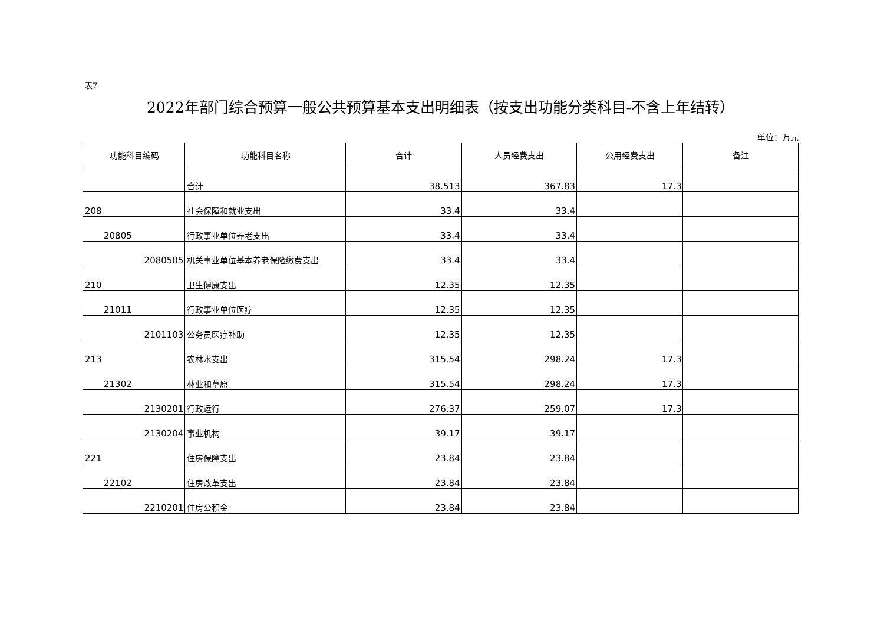表7
2022年部门综合预算一般公共预算基本支出明细表（按支出功能分类科目-不含上年结转）
单位：万元
| 功能科目编码 | 功能科目名称 | 合计 | 人员经费支出 | 公用经费支出 | 备注 |
| --- | --- | --- | --- | --- | --- |
| | 合计 | 38.513 | 367.83 | 17.3 | |
| 208 | 社会保障和就业支出 | 33.4 | 33.4 | | |
| 20805 | 行政事业单位养老支出 | 33.4 | 33.4 | | |
| 2080505 | 机关事业单位基本养老保险缴费支出 | 33.4 | 33.4 | | |
| 210 | 卫生健康支出 | 12.35 | 12.35 | | |
| 21011 | 行政事业单位医疗 | 12.35 | 12.35 | | |
| 2101103 | 公务员医疗补助 | 12.35 | 12.35 | | |
| 213 | 农林水支出 | 315.54 | 298.24 | 17.3 | |
| 21302 | 林业和草原 | 315.54 | 298.24 | 17.3 | |
| 2130201 | 行政运行 | 276.37 | 259.07 | 17.3 | |
| 2130204 | 事业机构 | 39.17 | 39.17 | | |
| 221 | 住房保障支出 | 23.84 | 23.84 | | |
| 22102 | 住房改革支出 | 23.84 | 23.84 | | |
| 2210201 | 住房公积金 | 23.84 | 23.84 | | |